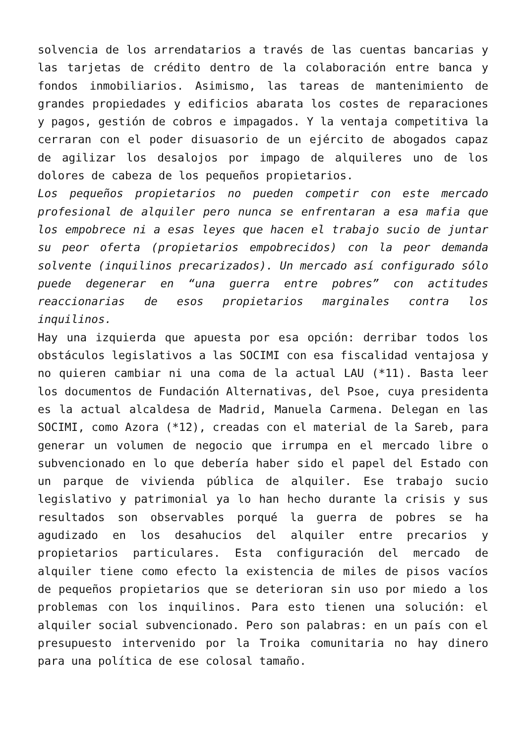solvencia de los arrendatarios a través de las cuentas bancarias y las tarjetas de crédito dentro de la colaboración entre banca y fondos inmobiliarios. Asimismo, las tareas de mantenimiento de grandes propiedades y edificios abarata los costes de reparaciones y pagos, gestión de cobros e impagados. Y la ventaja competitiva la cerraran con el poder disuasorio de un ejército de abogados capaz de agilizar los desalojos por impago de alquileres uno de los dolores de cabeza de los pequeños propietarios.
Los pequeños propietarios no pueden competir con este mercado profesional de alquiler pero nunca se enfrentaran a esa mafia que los empobrece ni a esas leyes que hacen el trabajo sucio de juntar su peor oferta (propietarios empobrecidos) con la peor demanda solvente (inquilinos precarizados). Un mercado así configurado sólo puede degenerar en “una guerra entre pobres” con actitudes reaccionarias de esos propietarios marginales contra los inquilinos.
Hay una izquierda que apuesta por esa opción: derribar todos los obstáculos legislativos a las SOCIMI con esa fiscalidad ventajosa y no quieren cambiar ni una coma de la actual LAU (*11). Basta leer los documentos de Fundación Alternativas, del Psoe, cuya presidenta es la actual alcaldesa de Madrid, Manuela Carmena. Delegan en las SOCIMI, como Azora (*12), creadas con el material de la Sareb, para generar un volumen de negocio que irrumpa en el mercado libre o subvencionado en lo que debería haber sido el papel del Estado con un parque de vivienda pública de alquiler. Ese trabajo sucio legislativo y patrimonial ya lo han hecho durante la crisis y sus resultados son observables porqué la guerra de pobres se ha agudizado en los desahucios del alquiler entre precarios y propietarios particulares. Esta configuración del mercado de alquiler tiene como efecto la existencia de miles de pisos vacíos de pequeños propietarios que se deterioran sin uso por miedo a los problemas con los inquilinos. Para esto tienen una solución: el alquiler social subvencionado. Pero son palabras: en un país con el presupuesto intervenido por la Troika comunitaria no hay dinero para una política de ese colosal tamaño.